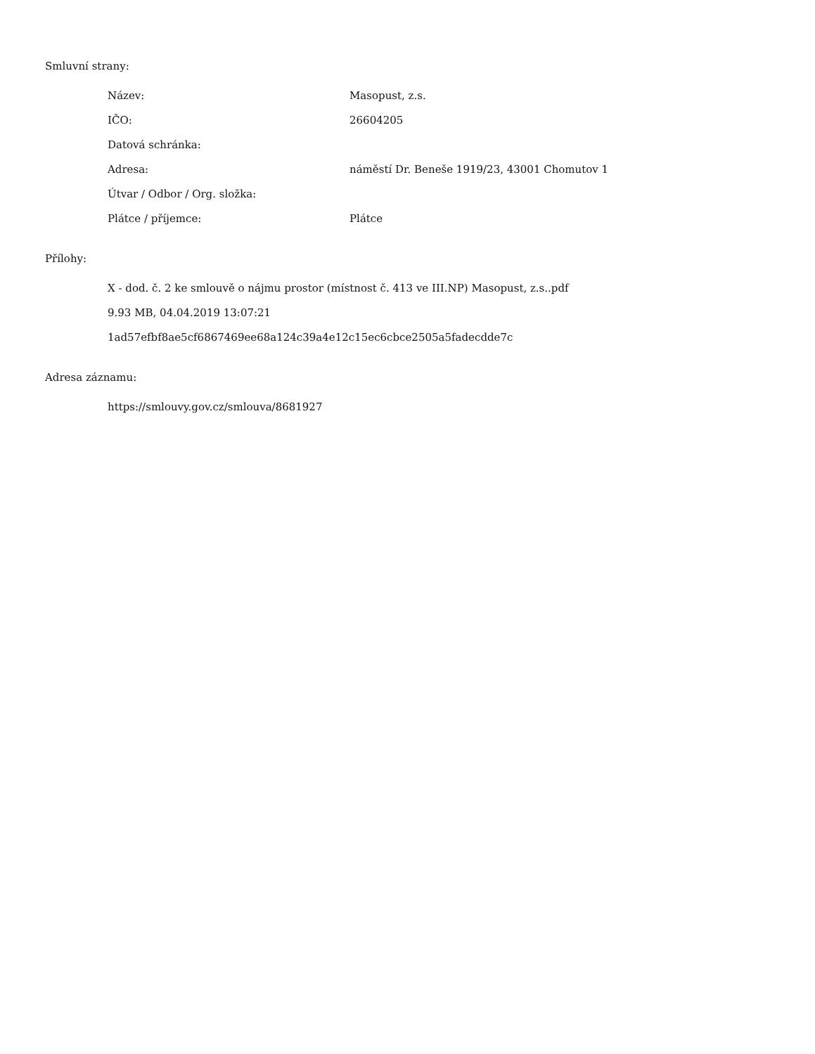Smluvní strany:
| Název: | Masopust, z.s. |
| IČO: | 26604205 |
| Datová schránka: | |
| Adresa: | náměstí Dr. Beneše 1919/23, 43001 Chomutov 1 |
| Útvar / Odbor / Org. složka: | |
| Plátce / příjemce: | Plátce |
Přílohy:
X - dod. č. 2 ke smlouvě o nájmu prostor (místnost č. 413 ve III.NP) Masopust, z.s..pdf
9.93 MB, 04.04.2019 13:07:21
1ad57efbf8ae5cf6867469ee68a124c39a4e12c15ec6cbce2505a5fadecdde7c
Adresa záznamu:
https://smlouvy.gov.cz/smlouva/8681927